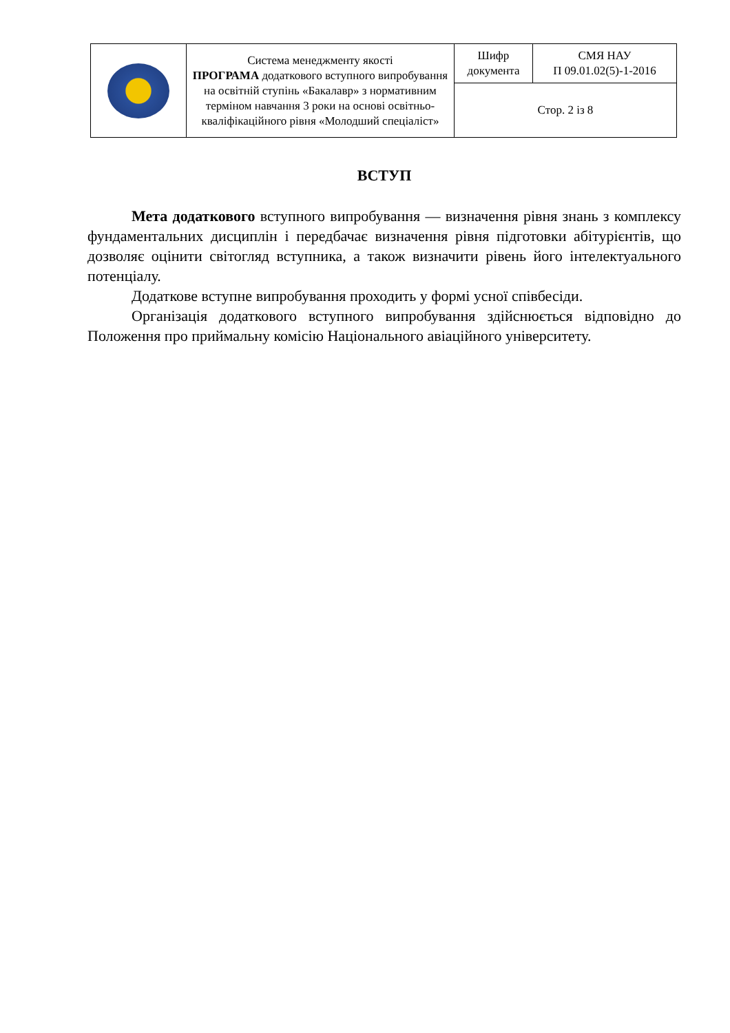| | Система менеджменту якості ПРОГРАМА додаткового вступного випробування на освітній ступінь «Бакалавр» з нормативним терміном навчання 3 роки на основі освітньо-кваліфікаційного рівня «Молодший спеціаліст» | Шифр документа | СМЯ НАУ П 09.01.02(5)-1-2016 |
| | | Стор. 2 із 8 | |
ВСТУП
Мета додаткового вступного випробування — визначення рівня знань з комплексу фундаментальних дисциплін і передбачає визначення рівня підготовки абітурієнтів, що дозволяє оцінити світогляд вступника, а також визначити рівень його інтелектуального потенціалу.
Додаткове вступне випробування проходить у формі усної співбесіди.
Організація додаткового вступного випробування здійснюється відповідно до Положення про приймальну комісію Національного авіаційного університету.